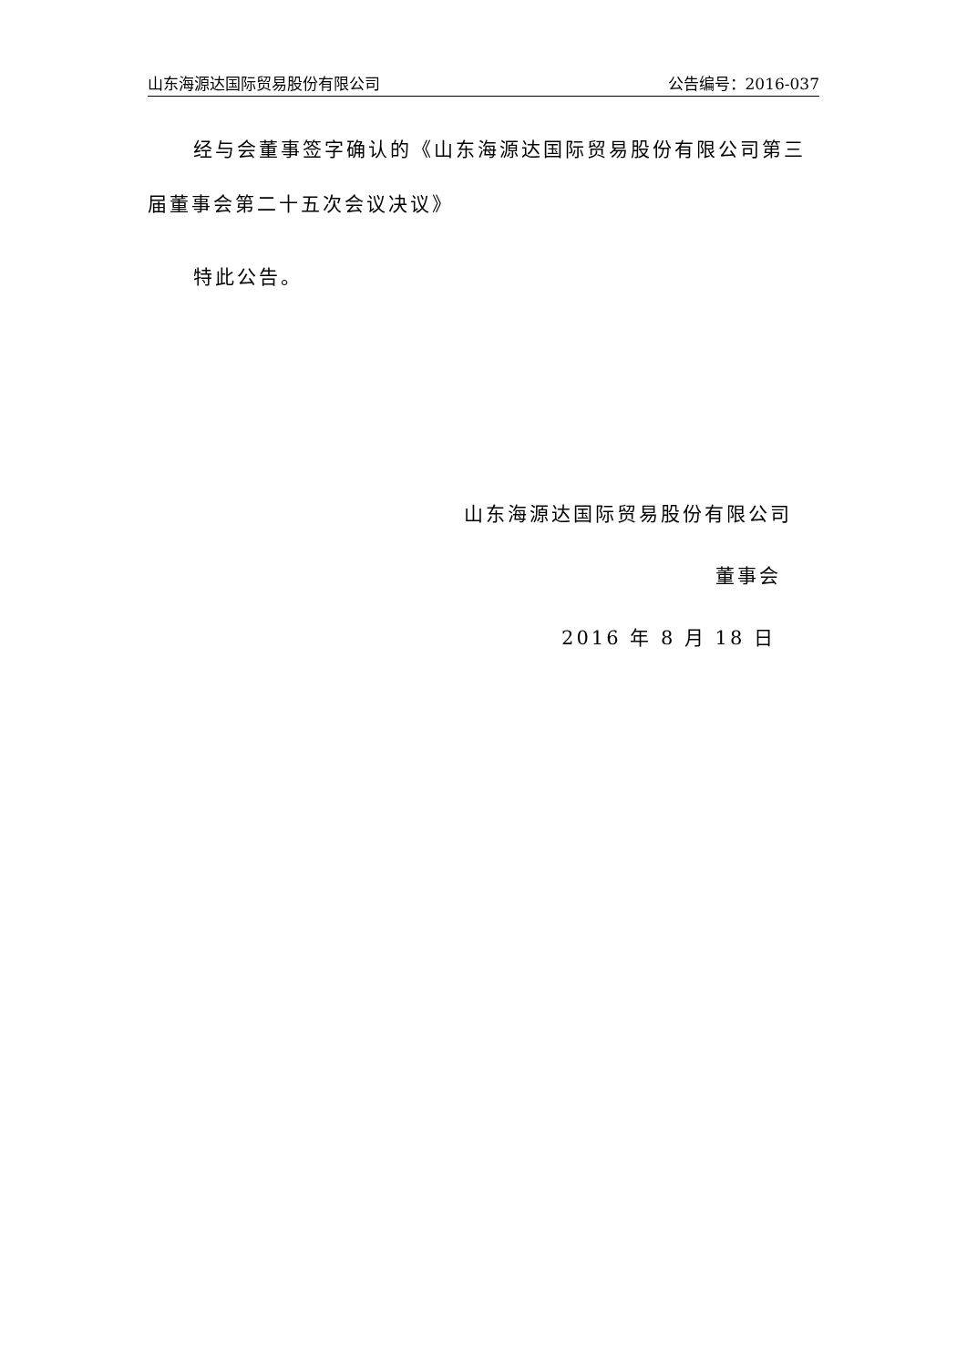山东海源达国际贸易股份有限公司 公告编号：2016-037
经与会董事签字确认的《山东海源达国际贸易股份有限公司第三届董事会第二十五次会议决议》
特此公告。
山东海源达国际贸易股份有限公司
董事会
2016 年 8 月 18 日